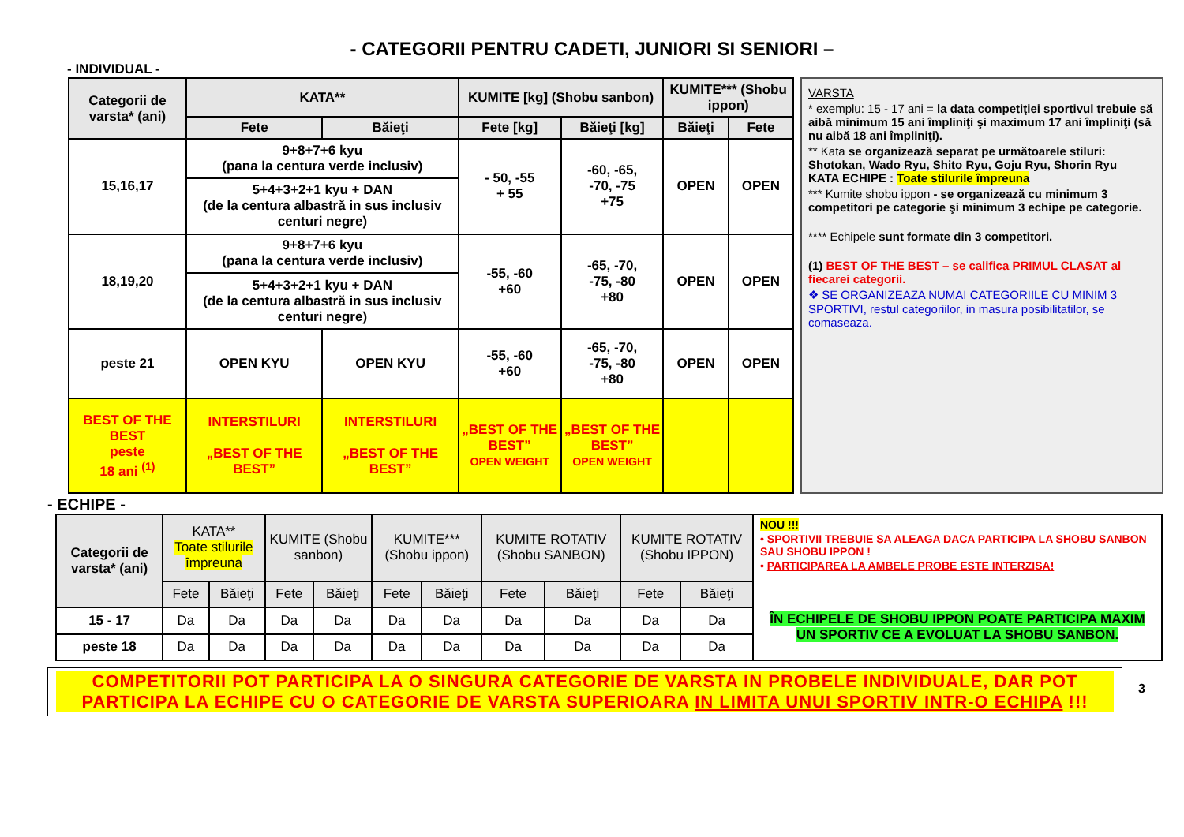- CATEGORII PENTRU CADETI, JUNIORI SI SENIORI –
- INDIVIDUAL -
| Categorii de varsta* (ani) | KATA** | | KUMITE [kg] (Shobu sanbon) | | KUMITE*** (Shobu ippon) | |
| --- | --- | --- | --- | --- | --- | --- |
| | Fete | Băieţi | Fete [kg] | Băieţi [kg] | Băieţi | Fete |
| 15,16,17 | 9+8+7+6 kyu (pana la centura verde inclusiv) | | - 50, -55 + 55 | -60, -65, -70, -75 +75 | OPEN | OPEN |
| | 5+4+3+2+1 kyu + DAN (de la centura albastră in sus inclusiv centuri negre) | | | | | |
| 18,19,20 | 9+8+7+6 kyu (pana la centura verde inclusiv) | | -55, -60 +60 | -65, -70, -75, -80 +80 | OPEN | OPEN |
| | 5+4+3+2+1 kyu + DAN (de la centura albastră in sus inclusiv centuri negre) | | | | | |
| peste 21 | OPEN KYU | OPEN KYU | -55, -60 +60 | -65, -70, -75, -80 +80 | OPEN | OPEN |
| BEST OF THE BEST peste 18 ani <sup>(1)</sup> | INTERSTILURI „BEST OF THE BEST” | INTERSTILURI „BEST OF THE BEST” | „BEST OF THE BEST” OPEN WEIGHT | „BEST OF THE BEST” OPEN WEIGHT | | |
VARSTA
* exemplu: 15 - 17 ani = la data competiţiei sportivul trebuie să aibă minimum 15 ani împliniţi şi maximum 17 ani împliniţi (să nu aibă 18 ani împliniţi).
** Kata se organizează separat pe următoarele stiluri: Shotokan, Wado Ryu, Shito Ryu, Goju Ryu, Shorin Ryu
KATA ECHIPE : Toate stilurile împreuna
*** Kumite shobu ippon - se organizează cu minimum 3 competitori pe categorie şi minimum 3 echipe pe categorie.
**** Echipele sunt formate din 3 competitori.
(1) BEST OF THE BEST – se califica PRIMUL CLASAT al fiecarei categorii.
❖ SE ORGANIZEAZA NUMAI CATEGORIILE CU MINIM 3 SPORTIVI, restul categoriilor, in masura posibilitatilor, se comaseaza.
- ECHIPE -
| Categorii de varsta* (ani) | KATA** Toate stilurile împreuna | | KUMITE (Shobu sanbon) | | KUMITE*** (Shobu ippon) | | KUMITE ROTATIV (Shobu SANBON) | | KUMITE ROTATIV (Shobu IPPON) | |
| --- | --- | --- | --- | --- | --- | --- | --- | --- | --- | --- |
| | Fete | Băieţi | Fete | Băieţi | Fete | Băieţi | Fete | Băieţi | Fete | Băieţi |
| 15 - 17 | Da | Da | Da | Da | Da | Da | Da | Da | Da | Da |
| peste 18 | Da | Da | Da | Da | Da | Da | Da | Da | Da | Da |
NOU !!!
• SPORTIVII TREBUIE SA ALEAGA DACA PARTICIPA LA SHOBU SANBON SAU SHOBU IPPON !
• PARTICIPAREA LA AMBELE PROBE ESTE INTERZISA!
ÎN ECHIPELE DE SHOBU IPPON POATE PARTICIPA MAXIM UN SPORTIV CE A EVOLUAT LA SHOBU SANBON.
COMPETITORII POT PARTICIPA LA O SINGURA CATEGORIE DE VARSTA IN PROBELE INDIVIDUALE, DAR POT PARTICIPA LA ECHIPE CU O CATEGORIE DE VARSTA SUPERIOARA IN LIMITA UNUI SPORTIV INTR-O ECHIPA !!!
3